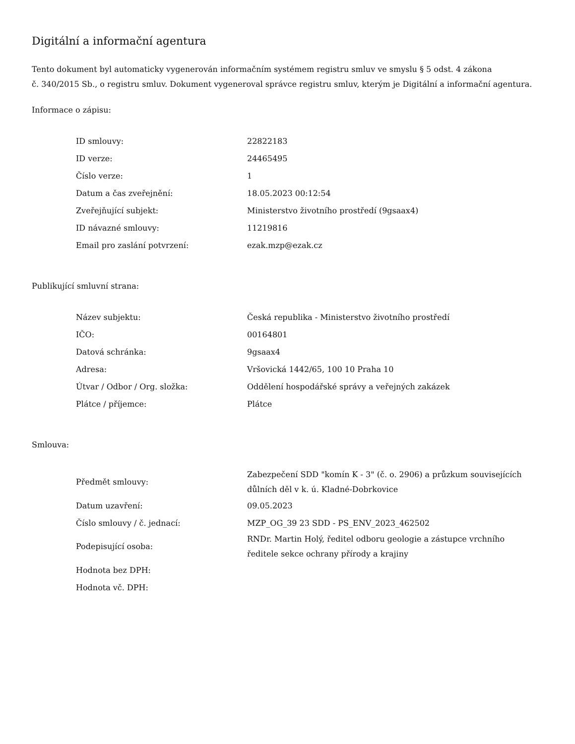Digitální a informační agentura
Tento dokument byl automaticky vygenerován informačním systémem registru smluv ve smyslu § 5 odst. 4 zákona
č. 340/2015 Sb., o registru smluv. Dokument vygeneroval správce registru smluv, kterým je Digitální a informační agentura.
Informace o zápisu:
| ID smlouvy: | 22822183 |
| ID verze: | 24465495 |
| Číslo verze: | 1 |
| Datum a čas zveřejnění: | 18.05.2023 00:12:54 |
| Zveřejňující subjekt: | Ministerstvo životního prostředí (9gsaax4) |
| ID návazné smlouvy: | 11219816 |
| Email pro zaslání potvrzení: | ezak.mzp@ezak.cz |
Publikující smluvní strana:
| Název subjektu: | Česká republika - Ministerstvo životního prostředí |
| IČO: | 00164801 |
| Datová schránka: | 9gsaax4 |
| Adresa: | Vršovická 1442/65, 100 10 Praha 10 |
| Útvar / Odbor / Org. složka: | Oddělení hospodářské správy a veřejných zakázek |
| Plátce / příjemce: | Plátce |
Smlouva:
| Předmět smlouvy: | Zabezpečení SDD "komín K - 3" (č. o. 2906) a průzkum souvisejících důlních děl v k. ú. Kladné-Dobrkovice |
| Datum uzavření: | 09.05.2023 |
| Číslo smlouvy / č. jednací: | MZP_OG_39 23 SDD - PS_ENV_2023_462502 |
| Podepisující osoba: | RNDr. Martin Holý, ředitel odboru geologie a zástupce vrchního ředitele sekce ochrany přírody a krajiny |
| Hodnota bez DPH: | |
| Hodnota vč. DPH: | |